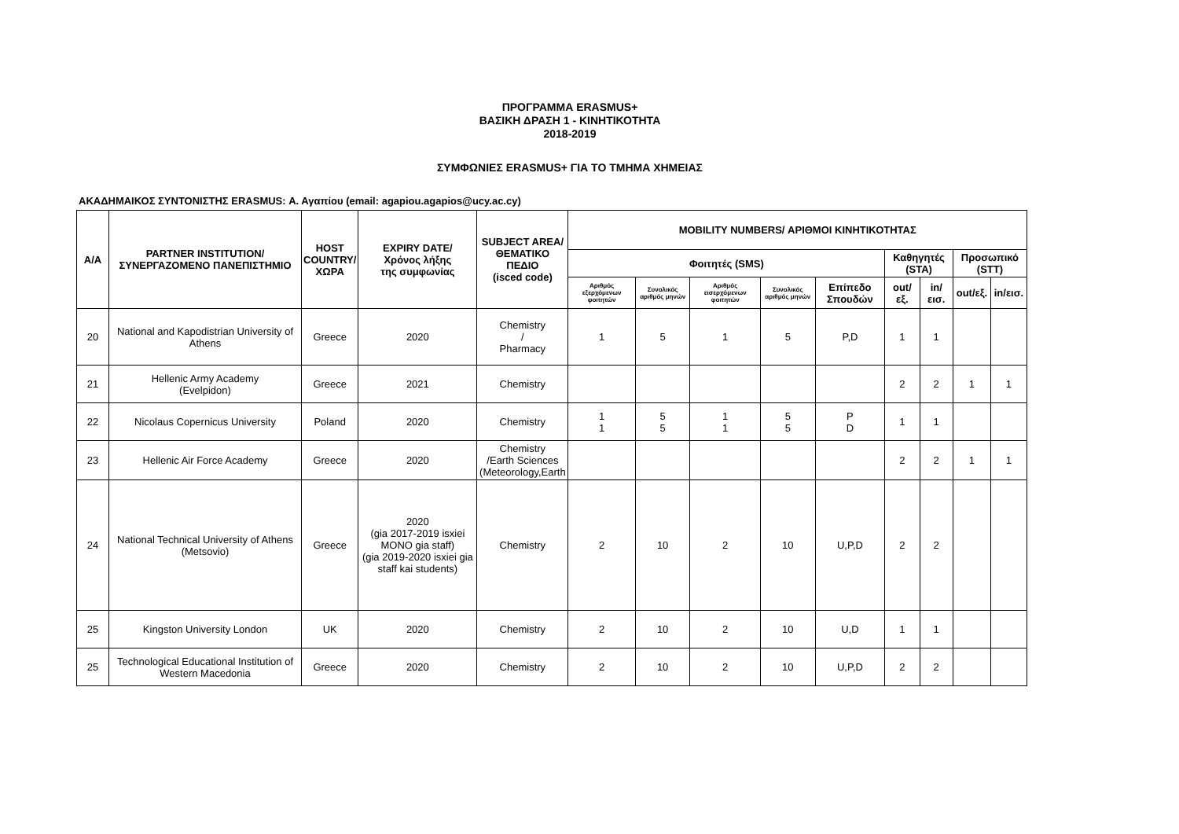ΠΡΟΓΡΑΜΜΑ ERASMUS+
ΒΑΣΙΚΗ ΔΡΑΣΗ 1 - ΚΙΝΗΤΙΚΟΤΗΤΑ
2018-2019
ΣΥΜΦΩΝΙΕΣ ERASMUS+ ΓΙΑ ΤΟ ΤΜΗΜΑ ΧΗΜΕΙΑΣ
ΑΚΑΔΗΜΑΙΚΟΣ ΣΥΝΤΟΝΙΣΤΗΣ ERASMUS: Α. Αγαπίου (email: agapiou.agapios@ucy.ac.cy)
| Α/Α | PARTNER INSTITUTION/ ΣΥΝΕΡΓΑΖΟΜΕΝΟ ΠΑΝΕΠΙΣΤΗΜΙΟ | HOST COUNTRY/ ΧΩΡΑ | EXPIRY DATE/ Χρόνος λήξης της συμφωνίας | SUBJECT AREA/ ΘΕΜΑΤΙΚΟ ΠΕΔΙΟ (isced code) | MOBILITY NUMBERS/ ΑΡΙΘΜΟΙ ΚΙΝΗΤΙΚΟΤΗΤΑΣ | | | | | | | | |
| --- | --- | --- | --- | --- | --- | --- | --- | --- | --- | --- | --- | --- | --- |
| | | | | | Φοιτητές (SMS) | | | | | Καθηγητές (STA) | | Προσωπικό (STT) | |
| | | | | | Αριθμός εξερχόμενων φοιτητών | Συνολικός αριθμός μηνών | Αριθμός εισερχόμενων φοιτητών | Συνολικός αριθμός μηνών | Επίπεδο Σπουδών | out/εξ. | in/εισ. | out/εξ. | in/εισ. |
| 20 | National and Kapodistrian University of Athens | Greece | 2020 | Chemistry / Pharmacy | 1 | 5 | 1 | 5 | P,D | 1 | 1 | | |
| 21 | Hellenic Army Academy (Evelpidon) | Greece | 2021 | Chemistry | | | | | | 2 | 2 | 1 | 1 |
| 22 | Nicolaus Copernicus University | Poland | 2020 | Chemistry | 1 1 | 5 5 | 1 1 | 5 5 | P D | 1 | 1 | | |
| 23 | Hellenic Air Force Academy | Greece | 2020 | Chemistry /Earth Sciences (Meteorology,Earth | | | | | | 2 | 2 | 1 | 1 |
| 24 | National Technical University of Athens (Metsovio) | Greece | 2020 (gia 2017-2019 isxiei MONO gia staff) (gia 2019-2020 isxiei gia staff kai students) | Chemistry | 2 | 10 | 2 | 10 | U,P,D | 2 | 2 | | |
| 25 | Kingston University London | UK | 2020 | Chemistry | 2 | 10 | 2 | 10 | U,D | 1 | 1 | | |
| 25 | Technological Educational Institution of Western Macedonia | Greece | 2020 | Chemistry | 2 | 10 | 2 | 10 | U,P,D | 2 | 2 | | |